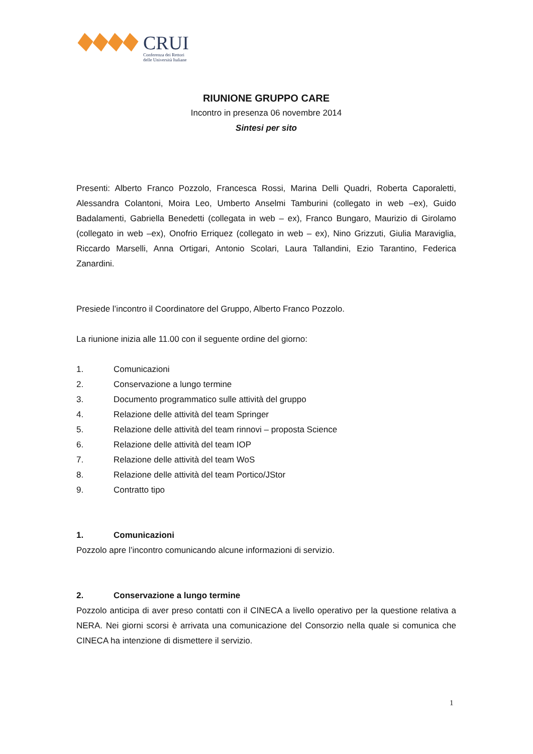CRUI
Conferenza dei Rettori
delle Università Italiane
RIUNIONE GRUPPO CARE
Incontro in presenza 06 novembre 2014
Sintesi per sito
Presenti: Alberto Franco Pozzolo, Francesca Rossi, Marina Delli Quadri, Roberta Caporaletti, Alessandra Colantoni, Moira Leo, Umberto Anselmi Tamburini (collegato in web –ex), Guido Badalamenti, Gabriella Benedetti (collegata in web – ex), Franco Bungaro, Maurizio di Girolamo (collegato in web –ex), Onofrio Erriquez (collegato in web – ex), Nino Grizzuti, Giulia Maraviglia, Riccardo Marselli, Anna Ortigari, Antonio Scolari, Laura Tallandini, Ezio Tarantino, Federica Zanardini.
Presiede l’incontro il Coordinatore del Gruppo, Alberto Franco Pozzolo.
La riunione inizia alle 11.00 con il seguente ordine del giorno:
1. Comunicazioni
2. Conservazione a lungo termine
3. Documento programmatico sulle attività del gruppo
4. Relazione delle attività del team Springer
5. Relazione delle attività del team rinnovi – proposta Science
6. Relazione delle attività del team IOP
7. Relazione delle attività del team WoS
8. Relazione delle attività del team Portico/JStor
9. Contratto tipo
1. Comunicazioni
Pozzolo apre l’incontro comunicando alcune informazioni di servizio.
2. Conservazione a lungo termine
Pozzolo anticipa di aver preso contatti con il CINECA a livello operativo per la questione relativa a NERA. Nei giorni scorsi è arrivata una comunicazione del Consorzio nella quale si comunica che CINECA ha intenzione di dismettere il servizio.
1